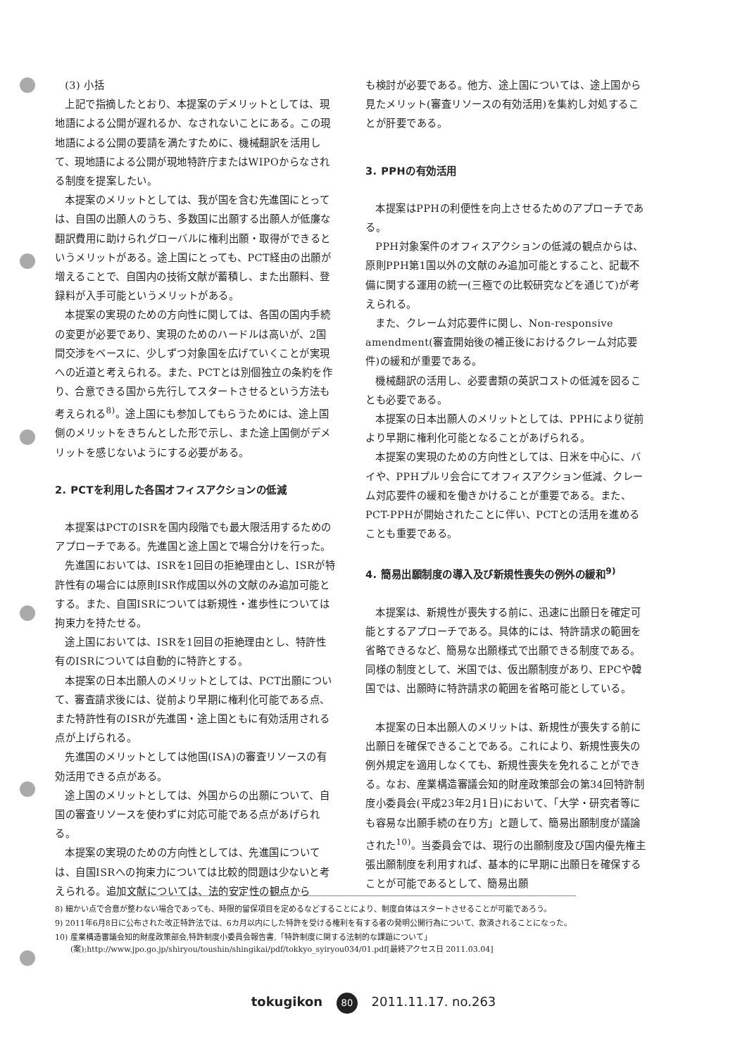(3) 小括
上記で指摘したとおり、本提案のデメリットとしては、現地語による公開が遅れるか、なされないことにある。この現地語による公開の要請を満たすために、機械翻訳を活用して、現地語による公開が現地特許庁またはWIPOからなされる制度を提案したい。
本提案のメリットとしては、我が国を含む先進国にとっては、自国の出願人のうち、多数国に出願する出願人が低廉な翻訳費用に助けられグローバルに権利出願・取得ができるというメリットがある。途上国にとっても、PCT経由の出願が増えることで、自国内の技術文献が蓄積し、また出願料、登録料が入手可能というメリットがある。
本提案の実現のための方向性に関しては、各国の国内手続の変更が必要であり、実現のためのハードルは高いが、2国間交渉をベースに、少しずつ対象国を広げていくことが実現への近道と考えられる。また、PCTとは別個独立の条約を作り、合意できる国から先行してスタートさせるという方法も考えられる<sup>8)</sup>。途上国にも参加してもらうためには、途上国側のメリットをきちんとした形で示し、また途上国側がデメリットを感じないようにする必要がある。
2. PCTを利用した各国オフィスアクションの低減
本提案はPCTのISRを国内段階でも最大限活用するためのアプローチである。先進国と途上国とで場合分けを行った。
先進国においては、ISRを1回目の拒絶理由とし、ISRが特許性有の場合には原則ISR作成国以外の文献のみ追加可能とする。また、自国ISRについては新規性・進歩性については拘束力を持たせる。
途上国においては、ISRを1回目の拒絶理由とし、特許性有のISRについては自動的に特許とする。
本提案の日本出願人のメリットとしては、PCT出願について、審査請求後には、従前より早期に権利化可能である点、また特許性有のISRが先進国・途上国ともに有効活用される点が上げられる。
先進国のメリットとしては他国(ISA)の審査リソースの有効活用できる点がある。
途上国のメリットとしては、外国からの出願について、自国の審査リソースを使わずに対応可能である点があげられる。
本提案の実現のための方向性としては、先進国については、自国ISRへの拘束力については比較的問題は少ないと考えられる。追加文献については、法的安定性の観点から
も検討が必要である。他方、途上国については、途上国から見たメリット(審査リソースの有効活用)を集約し対処することが肝要である。
3. PPHの有効活用
本提案はPPHの利便性を向上させるためのアプローチである。
PPH対象案件のオフィスアクションの低減の観点からは、原則PPH第1国以外の文献のみ追加可能とすること、記載不備に関する運用の統一(三極での比較研究などを通じて)が考えられる。
また、クレーム対応要件に関し、Non-responsive amendment(審査開始後の補正後におけるクレーム対応要件)の緩和が重要である。
機械翻訳の活用し、必要書類の英訳コストの低減を図ることも必要である。
本提案の日本出願人のメリットとしては、PPHにより従前より早期に権利化可能となることがあげられる。
本提案の実現のための方向性としては、日米を中心に、バイや、PPHプルリ会合にてオフィスアクション低減、クレーム対応要件の緩和を働きかけることが重要である。また、PCT-PPHが開始されたことに伴い、PCTとの活用を進めることも重要である。
4. 簡易出願制度の導入及び新規性喪失の例外の緩和<sup>9)</sup>
本提案は、新規性が喪失する前に、迅速に出願日を確定可能とするアプローチである。具体的には、特許請求の範囲を省略できるなど、簡易な出願様式で出願できる制度である。同様の制度として、米国では、仮出願制度があり、EPCや韓国では、出願時に特許請求の範囲を省略可能としている。
本提案の日本出願人のメリットは、新規性が喪失する前に出願日を確保できることである。これにより、新規性喪失の例外規定を適用しなくても、新規性喪失を免れることができる。なお、産業構造審議会知的財産政策部会の第34回特許制度小委員会(平成23年2月1日)において、「大学・研究者等にも容易な出願手続の在り方」と題して、簡易出願制度が議論された<sup>10)</sup>。当委員会では、現行の出願制度及び国内優先権主張出願制度を利用すれば、基本的に早期に出願日を確保することが可能であるとして、簡易出願
8) 細かい点で合意が整わない場合であっても、時限的留保項目を定めるなどすることにより、制度自体はスタートさせることが可能であろう。
9) 2011年6月8日に公布された改正特許法では、6カ月以内にした特許を受ける権利を有する者の発明公開行為について、救済されることになった。
10) 産業構造審議会知的財産政策部会,特許制度小委員会報告書,「特許制度に関する法制的な課題について」(案);http://www.jpo.go.jp/shiryou/toushin/shingikai/pdf/tokkyo_syiryou034/01.pdf[最終アクセス日 2011.03.04]
tokugikon 80 2011.11.17. no.263